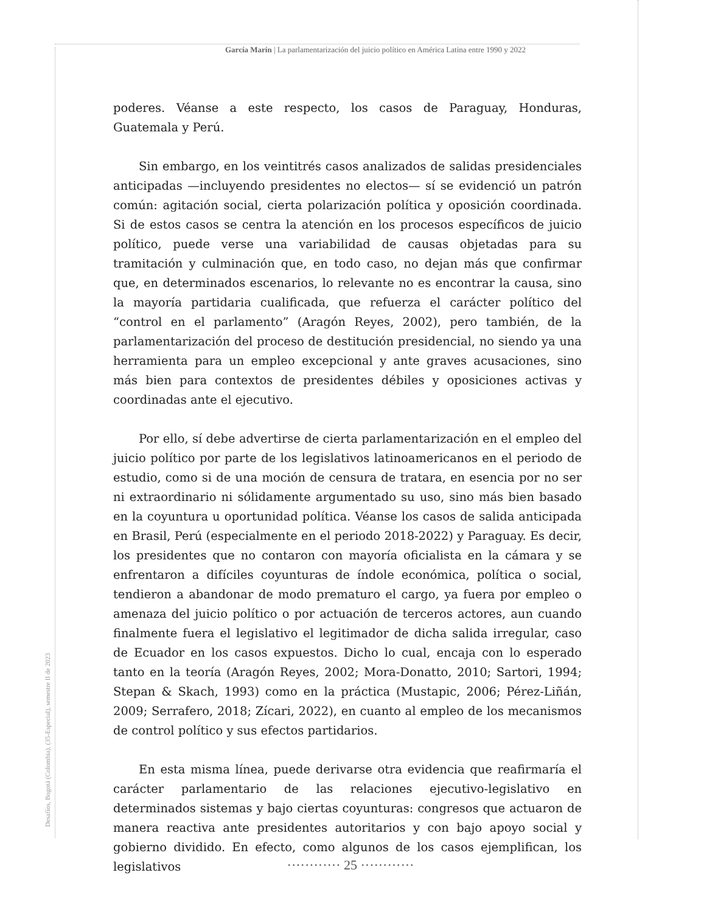García Marín | La parlamentarización del juicio político en América Latina entre 1990 y 2022
Desafíos, Bogotá (Colombia), (35-Especial), semestre II de 2023
poderes. Véanse a este respecto, los casos de Paraguay, Honduras, Guatemala y Perú.
Sin embargo, en los veintitrés casos analizados de salidas presidenciales anticipadas —incluyendo presidentes no electos— sí se evidenció un patrón común: agitación social, cierta polarización política y oposición coordinada. Si de estos casos se centra la atención en los procesos específicos de juicio político, puede verse una variabilidad de causas objetadas para su tramitación y culminación que, en todo caso, no dejan más que confirmar que, en determinados escenarios, lo relevante no es encontrar la causa, sino la mayoría partidaria cualificada, que refuerza el carácter político del “control en el parlamento” (Aragón Reyes, 2002), pero también, de la parlamentarización del proceso de destitución presidencial, no siendo ya una herramienta para un empleo excepcional y ante graves acusaciones, sino más bien para contextos de presidentes débiles y oposiciones activas y coordinadas ante el ejecutivo.
Por ello, sí debe advertirse de cierta parlamentarización en el empleo del juicio político por parte de los legislativos latinoamericanos en el periodo de estudio, como si de una moción de censura de tratara, en esencia por no ser ni extraordinario ni sólidamente argumentado su uso, sino más bien basado en la coyuntura u oportunidad política. Véanse los casos de salida anticipada en Brasil, Perú (especialmente en el periodo 2018-2022) y Paraguay. Es decir, los presidentes que no contaron con mayoría oficialista en la cámara y se enfrentaron a difíciles coyunturas de índole económica, política o social, tendieron a abandonar de modo prematuro el cargo, ya fuera por empleo o amenaza del juicio político o por actuación de terceros actores, aun cuando finalmente fuera el legislativo el legitimador de dicha salida irregular, caso de Ecuador en los casos expuestos. Dicho lo cual, encaja con lo esperado tanto en la teoría (Aragón Reyes, 2002; Mora-Donatto, 2010; Sartori, 1994; Stepan & Skach, 1993) como en la práctica (Mustapic, 2006; Pérez-Liñán, 2009; Serrafero, 2018; Zícari, 2022), en cuanto al empleo de los mecanismos de control político y sus efectos partidarios.
En esta misma línea, puede derivarse otra evidencia que reafirmaría el carácter parlamentario de las relaciones ejecutivo-legislativo en determinados sistemas y bajo ciertas coyunturas: congresos que actuaron de manera reactiva ante presidentes autoritarios y con bajo apoyo social y gobierno dividido. En efecto, como algunos de los casos ejemplifican, los legislativos
············ 25 ············